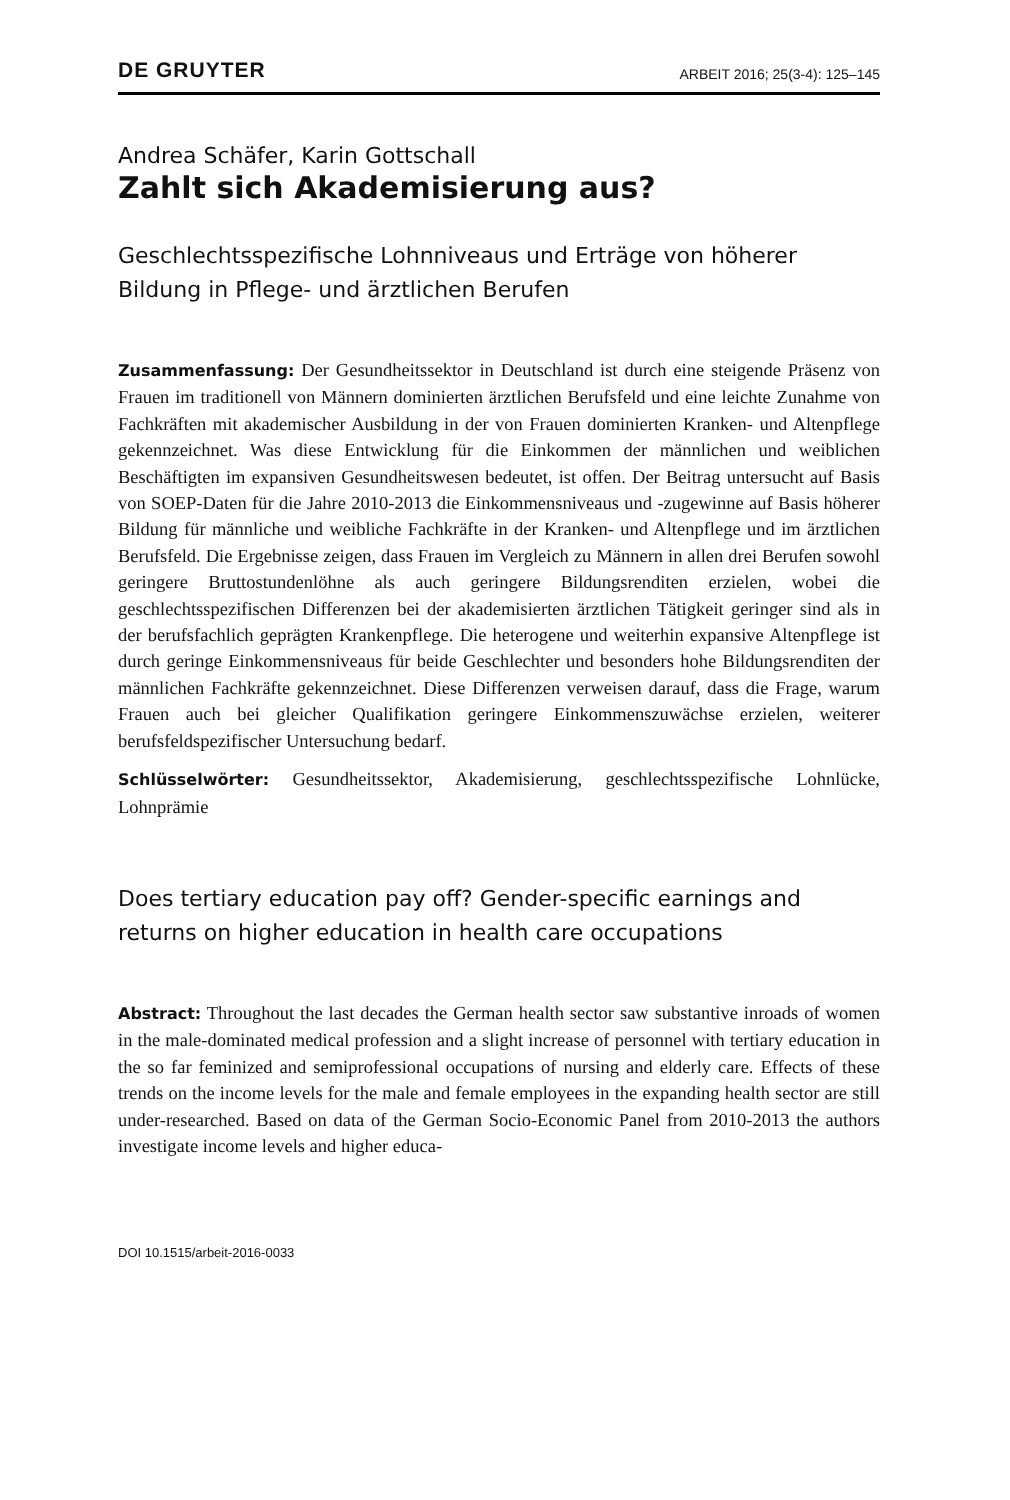DE GRUYTER ARBEIT 2016; 25(3-4): 125–145
Andrea Schäfer, Karin Gottschall
Zahlt sich Akademisierung aus?
Geschlechtsspezifische Lohnniveaus und Erträge von höherer Bildung in Pflege- und ärztlichen Berufen
Zusammenfassung: Der Gesundheitssektor in Deutschland ist durch eine steigende Präsenz von Frauen im traditionell von Männern dominierten ärztlichen Berufsfeld und eine leichte Zunahme von Fachkräften mit akademischer Ausbildung in der von Frauen dominierten Kranken- und Altenpflege gekennzeichnet. Was diese Entwicklung für die Einkommen der männlichen und weiblichen Beschäftigten im expansiven Gesundheitswesen bedeutet, ist offen. Der Beitrag untersucht auf Basis von SOEP-Daten für die Jahre 2010-2013 die Einkommensniveaus und -zugewinne auf Basis höherer Bildung für männliche und weibliche Fachkräfte in der Kranken- und Altenpflege und im ärztlichen Berufsfeld. Die Ergebnisse zeigen, dass Frauen im Vergleich zu Männern in allen drei Berufen sowohl geringere Bruttostundenlöhne als auch geringere Bildungsrenditen erzielen, wobei die geschlechtsspezifischen Differenzen bei der akademisierten ärztlichen Tätigkeit geringer sind als in der berufsfachlich geprägten Krankenpflege. Die heterogene und weiterhin expansive Altenpflege ist durch geringe Einkommensniveaus für beide Geschlechter und besonders hohe Bildungsrenditen der männlichen Fachkräfte gekennzeichnet. Diese Differenzen verweisen darauf, dass die Frage, warum Frauen auch bei gleicher Qualifikation geringere Einkommenszuwächse erzielen, weiterer berufsfeldspezifischer Untersuchung bedarf.
Schlüsselwörter: Gesundheitssektor, Akademisierung, geschlechtsspezifische Lohnlücke, Lohnprämie
Does tertiary education pay off? Gender-specific earnings and returns on higher education in health care occupations
Abstract: Throughout the last decades the German health sector saw substantive inroads of women in the male-dominated medical profession and a slight increase of personnel with tertiary education in the so far feminized and semiprofessional occupations of nursing and elderly care. Effects of these trends on the income levels for the male and female employees in the expanding health sector are still under-researched. Based on data of the German Socio-Economic Panel from 2010-2013 the authors investigate income levels and higher educa-
DOI 10.1515/arbeit-2016-0033